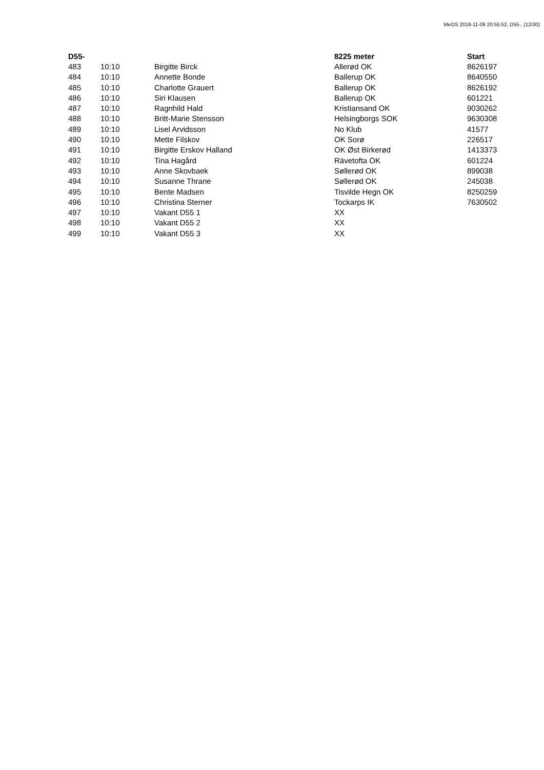MeOS 2018-11-09 20:55:52, D55-, (12/30)
| D55- | | | 8225 meter | Start |
| --- | --- | --- | --- | --- |
| 483 | 10:10 | Birgitte Birck | Allerød OK | 8626197 |
| 484 | 10:10 | Annette Bonde | Ballerup OK | 8640550 |
| 485 | 10:10 | Charlotte Grauert | Ballerup OK | 8626192 |
| 486 | 10:10 | Siri Klausen | Ballerup OK | 601221 |
| 487 | 10:10 | Ragnhild Hald | Kristiansand OK | 9030262 |
| 488 | 10:10 | Britt-Marie Stensson | Helsingborgs SOK | 9630308 |
| 489 | 10:10 | Lisel Arvidsson | No Klub | 41577 |
| 490 | 10:10 | Mette Filskov | OK Sorø | 226517 |
| 491 | 10:10 | Birgitte Erskov Halland | OK Øst Birkerød | 1413373 |
| 492 | 10:10 | Tina Hagård | Rävetofta OK | 601224 |
| 493 | 10:10 | Anne Skovbaek | Søllerød OK | 899038 |
| 494 | 10:10 | Susanne Thrane | Søllerød OK | 245038 |
| 495 | 10:10 | Bente Madsen | Tisvilde Hegn OK | 8250259 |
| 496 | 10:10 | Christina Sterner | Tockarps IK | 7630502 |
| 497 | 10:10 | Vakant D55 1 | XX | |
| 498 | 10:10 | Vakant D55 2 | XX | |
| 499 | 10:10 | Vakant D55 3 | XX | |